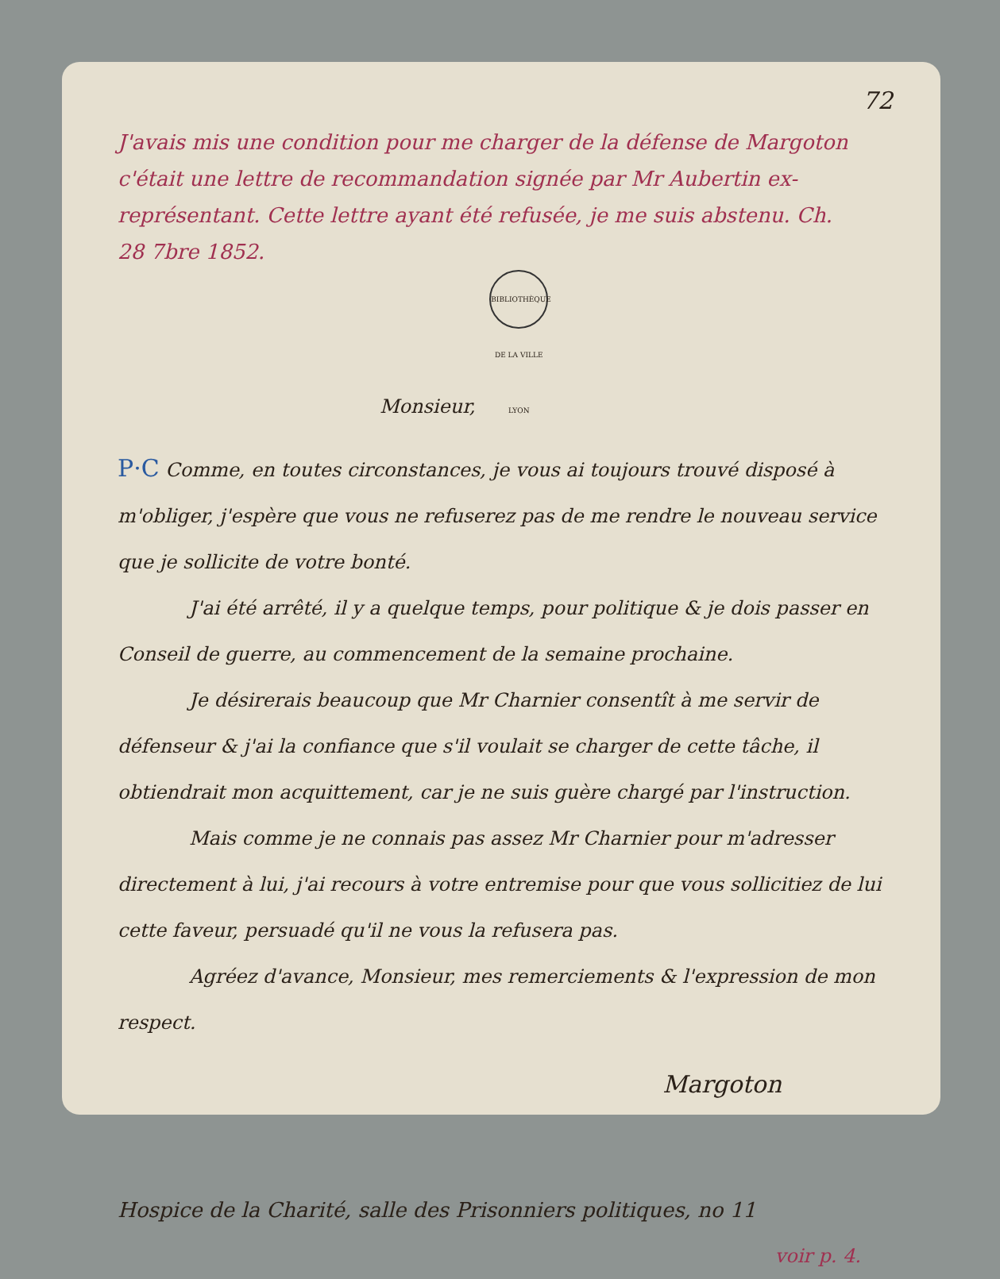72
J'avais mis une condition pour me charger de la défense de Margoton c'était une lettre de recommandation signée par Mr Aubertin ex-représentant. Cette lettre ayant été refusée, je me suis abstenu. Ch.
28 7bre 1852.
Monsieur, BIBLIOTHÈQUE DE LA VILLE LYON
P·C Comme, en toutes circonstances, je vous ai toujours trouvé disposé à m'obliger, j'espère que vous ne refuserez pas de me rendre le nouveau service que je sollicite de votre bonté.
J'ai été arrêté, il y a quelque temps, pour politique & je dois passer en Conseil de guerre, au commencement de la semaine prochaine.
Je désirerais beaucoup que Mr Charnier consentît à me servir de défenseur & j'ai la confiance que s'il voulait se charger de cette tâche, il obtiendrait mon acquittement, car je ne suis guère chargé par l'instruction.
Mais comme je ne connais pas assez Mr Charnier pour m'adresser directement à lui, j'ai recours à votre entremise pour que vous sollicitiez de lui cette faveur, persuadé qu'il ne vous la refusera pas.
Agréez d'avance, Monsieur, mes remerciements & l'expression de mon respect.
Margoton
Hospice de la Charité, salle des Prisonniers politiques, no 11
voir p. 4.